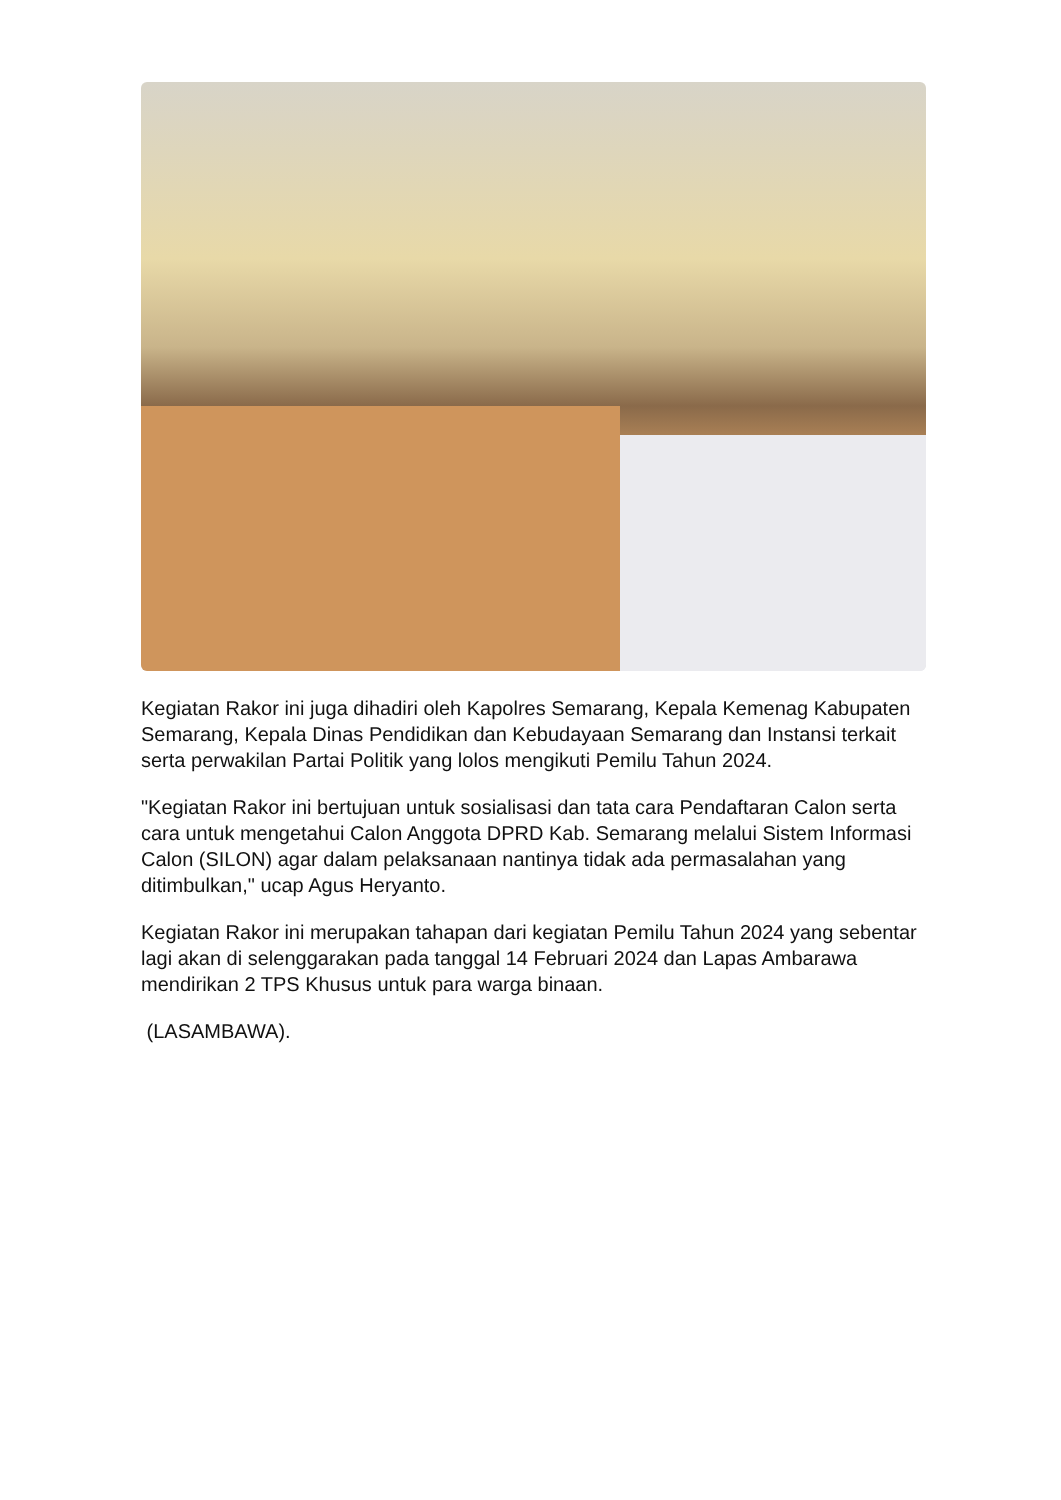Kegiatan Rakor ini juga dihadiri oleh Kapolres Semarang, Kepala Kemenag Kabupaten Semarang, Kepala Dinas Pendidikan dan Kebudayaan Semarang dan Instansi terkait serta perwakilan Partai Politik yang lolos mengikuti Pemilu Tahun 2024.
"Kegiatan Rakor ini bertujuan untuk sosialisasi dan tata cara Pendaftaran Calon serta cara untuk mengetahui Calon Anggota DPRD Kab. Semarang melalui Sistem Informasi Calon (SILON) agar dalam pelaksanaan nantinya tidak ada permasalahan yang ditimbulkan," ucap Agus Heryanto.
Kegiatan Rakor ini merupakan tahapan dari kegiatan Pemilu Tahun 2024 yang sebentar lagi akan di selenggarakan pada tanggal 14 Februari 2024 dan Lapas Ambarawa mendirikan 2 TPS Khusus untuk para warga binaan.
(LASAMBAWA).